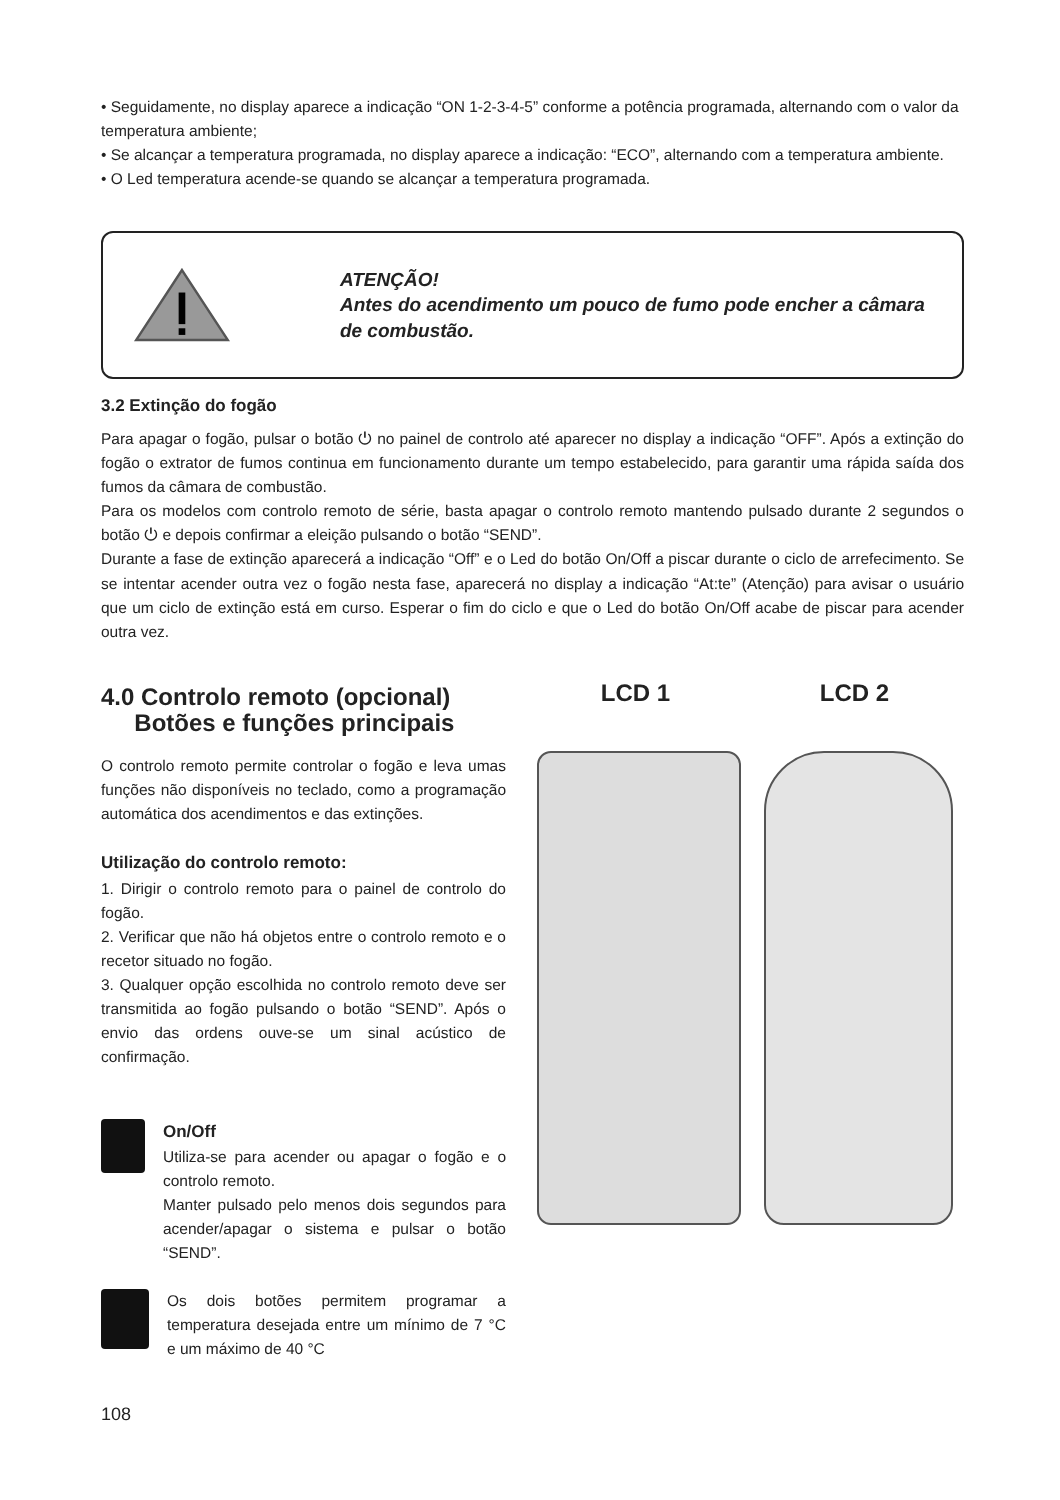• Seguidamente, no display aparece a indicação “ON 1-2-3-4-5” conforme a potência programada, alternando com o valor da temperatura ambiente;
• Se alcançar a temperatura programada, no display aparece a indicação: “ECO”, alternando com a temperatura ambiente.
• O Led temperatura acende-se quando se alcançar a temperatura programada.
ATENÇÃO!
Antes do acendimento um pouco de fumo pode encher a câmara de combustão.
3.2 Extinção do fogão
Para apagar o fogão, pulsar o botão ⏻ no painel de controlo até aparecer no display a indicação “OFF”. Após a extinção do fogão o extrator de fumos continua em funcionamento durante um tempo estabelecido, para garantir uma rápida saída dos fumos da câmara de combustão.
Para os modelos com controlo remoto de série, basta apagar o controlo remoto mantendo pulsado durante 2 segundos o botão ⏻ e depois confirmar a eleição pulsando o botão “SEND”.
Durante a fase de extinção aparecerá a indicação “Off” e o Led do botão On/Off a piscar durante o ciclo de arrefecimento. Se se intentar acender outra vez o fogão nesta fase, aparecerá no display a indicação “At:te” (Atenção) para avisar o usuário que um ciclo de extinção está em curso. Esperar o fim do ciclo e que o Led do botão On/Off acabe de piscar para acender outra vez.
4.0 Controlo remoto (opcional)
Botões e funções principais
O controlo remoto permite controlar o fogão e leva umas funções não disponíveis no teclado, como a programação automática dos acendimentos e das extinções.
Utilização do controlo remoto:
1. Dirigir o controlo remoto para o painel de controlo do fogão.
2. Verificar que não há objetos entre o controlo remoto e o recetor situado no fogão.
3. Qualquer opção escolhida no controlo remoto deve ser transmitida ao fogão pulsando o botão “SEND”. Após o envio das ordens ouve-se um sinal acústico de confirmação.
On/Off
Utiliza-se para acender ou apagar o fogão e o controlo remoto.
Manter pulsado pelo menos dois segundos para acender/apagar o sistema e pulsar o botão “SEND”.
Os dois botões permitem programar a temperatura desejada entre um mínimo de 7 °C e um máximo de 40 °C
LCD 1 LCD 2
108